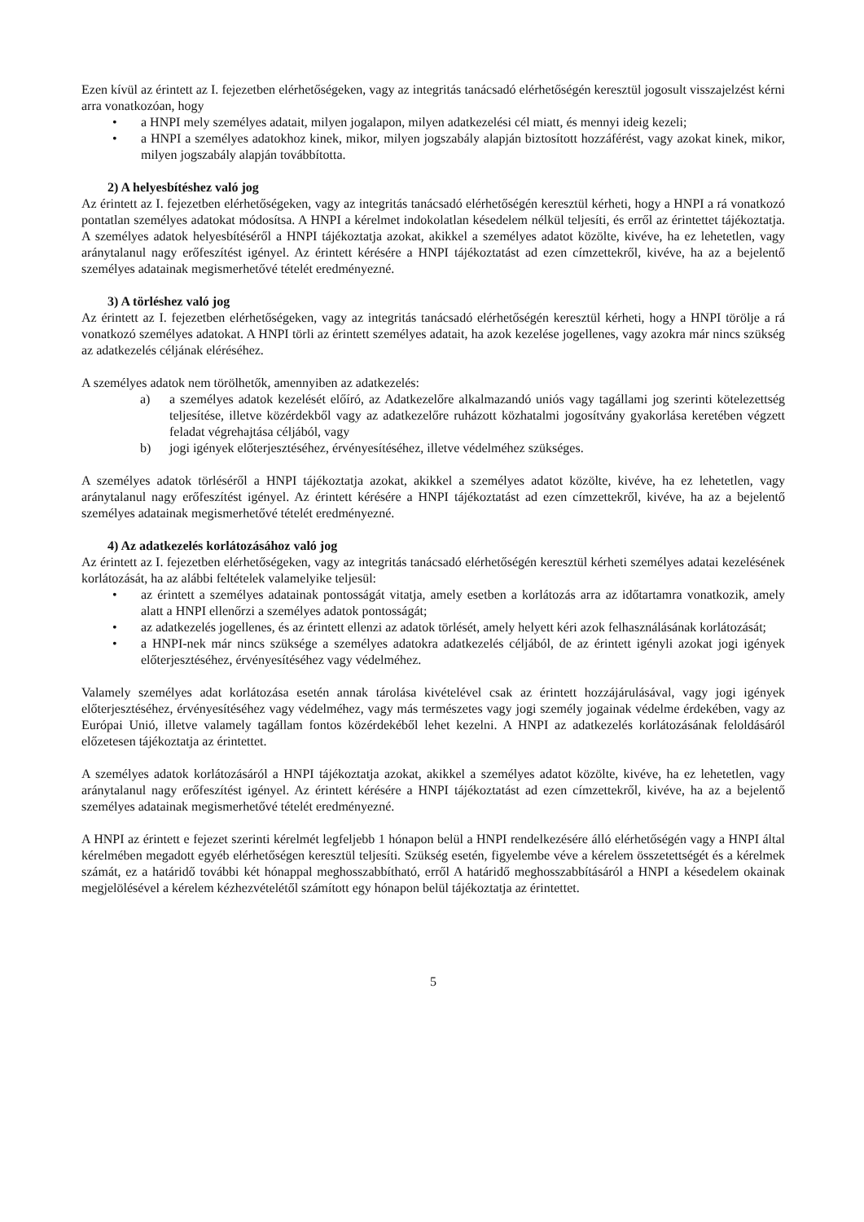Ezen kívül az érintett az I. fejezetben elérhetőségeken, vagy az integritás tanácsadó elérhetőségén keresztül jogosult visszajelzést kérni arra vonatkozóan, hogy
• a HNPI mely személyes adatait, milyen jogalapon, milyen adatkezelési cél miatt, és mennyi ideig kezeli;
• a HNPI a személyes adatokhoz kinek, mikor, milyen jogszabály alapján biztosított hozzáférést, vagy azokat kinek, mikor, milyen jogszabály alapján továbbította.
2) A helyesbítéshez való jog
Az érintett az I. fejezetben elérhetőségeken, vagy az integritás tanácsadó elérhetőségén keresztül kérheti, hogy a HNPI a rá vonatkozó pontatlan személyes adatokat módosítsa. A HNPI a kérelmet indokolatlan késedelem nélkül teljesíti, és erről az érintettet tájékoztatja. A személyes adatok helyesbítéséről a HNPI tájékoztatja azokat, akikkel a személyes adatot közölte, kivéve, ha ez lehetetlen, vagy aránytalanul nagy erőfeszítést igényel. Az érintett kérésére a HNPI tájékoztatást ad ezen címzettekről, kivéve, ha az a bejelentő személyes adatainak megismerhetővé tételét eredményezné.
3) A törléshez való jog
Az érintett az I. fejezetben elérhetőségeken, vagy az integritás tanácsadó elérhetőségén keresztül kérheti, hogy a HNPI törölje a rá vonatkozó személyes adatokat. A HNPI törli az érintett személyes adatait, ha azok kezelése jogellenes, vagy azokra már nincs szükség az adatkezelés céljának eléréséhez.
A személyes adatok nem törölhetők, amennyiben az adatkezelés:
a) a személyes adatok kezelését előíró, az Adatkezelőre alkalmazandó uniós vagy tagállami jog szerinti kötelezettség teljesítése, illetve közérdekből vagy az adatkezelőre ruházott közhatalmi jogosítvány gyakorlása keretében végzett feladat végrehajtása céljából, vagy
b) jogi igények előterjesztéséhez, érvényesítéséhez, illetve védelméhez szükséges.
A személyes adatok törléséről a HNPI tájékoztatja azokat, akikkel a személyes adatot közölte, kivéve, ha ez lehetetlen, vagy aránytalanul nagy erőfeszítést igényel. Az érintett kérésére a HNPI tájékoztatást ad ezen címzettekről, kivéve, ha az a bejelentő személyes adatainak megismerhetővé tételét eredményezné.
4) Az adatkezelés korlátozásához való jog
Az érintett az I. fejezetben elérhetőségeken, vagy az integritás tanácsadó elérhetőségén keresztül kérheti személyes adatai kezelésének korlátozását, ha az alábbi feltételek valamelyike teljesül:
• az érintett a személyes adatainak pontosságát vitatja, amely esetben a korlátozás arra az időtartamra vonatkozik, amely alatt a HNPI ellenőrzi a személyes adatok pontosságát;
• az adatkezelés jogellenes, és az érintett ellenzi az adatok törlését, amely helyett kéri azok felhasználásának korlátozását;
• a HNPI-nek már nincs szüksége a személyes adatokra adatkezelés céljából, de az érintett igényli azokat jogi igények előterjesztéséhez, érvényesítéséhez vagy védelméhez.
Valamely személyes adat korlátozása esetén annak tárolása kivételével csak az érintett hozzájárulásával, vagy jogi igények előterjesztéséhez, érvényesítéséhez vagy védelméhez, vagy más természetes vagy jogi személy jogainak védelme érdekében, vagy az Európai Unió, illetve valamely tagállam fontos közérdekéből lehet kezelni. A HNPI az adatkezelés korlátozásának feloldásáról előzetesen tájékoztatja az érintettet.
A személyes adatok korlátozásáról a HNPI tájékoztatja azokat, akikkel a személyes adatot közölte, kivéve, ha ez lehetetlen, vagy aránytalanul nagy erőfeszítést igényel. Az érintett kérésére a HNPI tájékoztatást ad ezen címzettekről, kivéve, ha az a bejelentő személyes adatainak megismerhetővé tételét eredményezné.
A HNPI az érintett e fejezet szerinti kérelmét legfeljebb 1 hónapon belül a HNPI rendelkezésére álló elérhetőségén vagy a HNPI által kérelmében megadott egyéb elérhetőségen keresztül teljesíti. Szükség esetén, figyelembe véve a kérelem összetettségét és a kérelmek számát, ez a határidő további két hónappal meghosszabbítható, erről A határidő meghosszabbításáról a HNPI a késedelem okainak megjelölésével a kérelem kézhezvételétől számított egy hónapon belül tájékoztatja az érintettet.
5